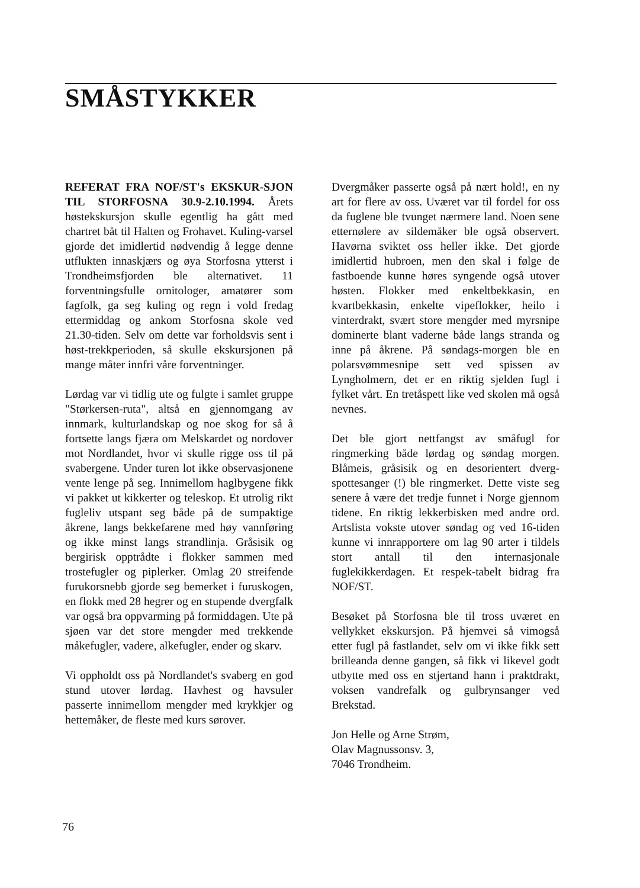SMÅSTYKKER
REFERAT FRA NOF/ST's EKSKUR-SJON TIL STORFOSNA 30.9-2.10.1994. Årets høstekskursjon skulle egentlig ha gått med chartret båt til Halten og Frohavet. Kuling-varsel gjorde det imidlertid nødvendig å legge denne utflukten innaskjærs og øya Storfosna ytterst i Trondheimsfjorden ble alternativet. 11 forventningsfulle ornitologer, amatører som fagfolk, ga seg kuling og regn i vold fredag ettermiddag og ankom Storfosna skole ved 21.30-tiden. Selv om dette var forholdsvis sent i høst-trekkperioden, så skulle ekskursjonen på mange måter innfri våre forventninger.
Lørdag var vi tidlig ute og fulgte i samlet gruppe "Størkersen-ruta", altså en gjennomgang av innmark, kulturlandskap og noe skog for så å fortsette langs fjæra om Melskardet og nordover mot Nordlandet, hvor vi skulle rigge oss til på svabergene. Under turen lot ikke observasjonene vente lenge på seg. Innimellom haglbygene fikk vi pakket ut kikkerter og teleskop. Et utrolig rikt fugleliv utspant seg både på de sumpaktige åkrene, langs bekkefarene med høy vannføring og ikke minst langs strandlinja. Gråsisik og bergirisk opptrådte i flokker sammen med trostefugler og piplerker. Omlag 20 streifende furukorsnebb gjorde seg bemerket i furuskogen, en flokk med 28 hegrer og en stupende dvergfalk var også bra oppvarming på formiddagen. Ute på sjøen var det store mengder med trekkende måkefugler, vadere, alkefugler, ender og skarv.
Vi oppholdt oss på Nordlandet's svaberg en god stund utover lørdag. Havhest og havsuler passerte innimellom mengder med krykkjer og hettemåker, de fleste med kurs sørover.
Dvergmåker passerte også på nært hold!, en ny art for flere av oss. Uværet var til fordel for oss da fuglene ble tvunget nærmere land. Noen sene etternølere av sildemåker ble også observert. Havørna sviktet oss heller ikke. Det gjorde imidlertid hubroen, men den skal i følge de fastboende kunne høres syngende også utover høsten. Flokker med enkeltbekkasin, en kvartbekkasin, enkelte vipeflokker, heilo i vinterdrakt, svært store mengder med myrsnipe dominerte blant vaderne både langs stranda og inne på åkrene. På søndags-morgen ble en polarsvømmesnipe sett ved spissen av Lyngholmern, det er en riktig sjelden fugl i fylket vårt. En tretåspett like ved skolen må også nevnes.
Det ble gjort nettfangst av småfugl for ringmerking både lørdag og søndag morgen. Blåmeis, gråsisik og en desorientert dverg-spottesanger (!) ble ringmerket. Dette viste seg senere å være det tredje funnet i Norge gjennom tidene. En riktig lekkerbisken med andre ord. Artslista vokste utover søndag og ved 16-tiden kunne vi innrapportere om lag 90 arter i tildels stort antall til den internasjonale fuglekikkerdagen. Et respek-tabelt bidrag fra NOF/ST.
Besøket på Storfosna ble til tross uværet en vellykket ekskursjon. På hjemvei så vimogså etter fugl på fastlandet, selv om vi ikke fikk sett brilleanda denne gangen, så fikk vi likevel godt utbytte med oss en stjertand hann i praktdrakt, voksen vandrefalk og gulbrynsanger ved Brekstad.
Jon Helle og Arne Strøm,
Olav Magnussonsv. 3,
7046 Trondheim.
76